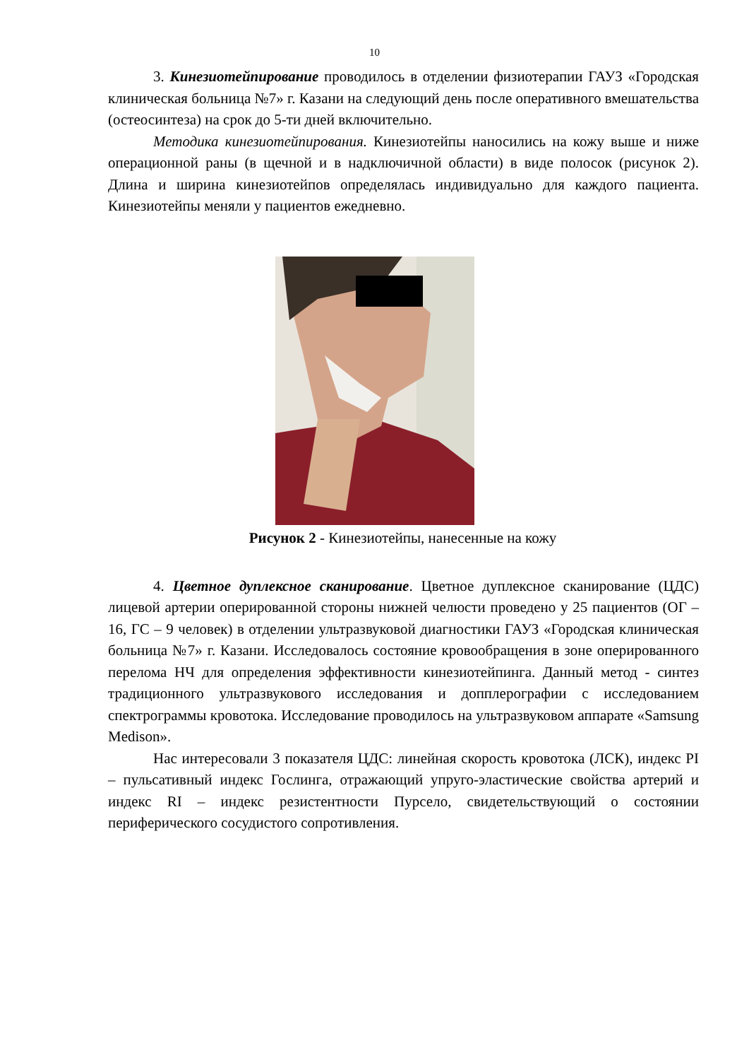10
3. Кинезиотейпирование проводилось в отделении физиотерапии ГАУЗ «Городская клиническая больница №7» г. Казани на следующий день после оперативного вмешательства (остеосинтеза) на срок до 5-ти дней включительно.
Методика кинезиотейпирования. Кинезиотейпы наносились на кожу выше и ниже операционной раны (в щечной и в надключичной области) в виде полосок (рисунок 2). Длина и ширина кинезиотейпов определялась индивидуально для каждого пациента. Кинезиотейпы меняли у пациентов ежедневно.
Рисунок 2 - Кинезиотейпы, нанесенные на кожу
4. Цветное дуплексное сканирование. Цветное дуплексное сканирование (ЦДС) лицевой артерии оперированной стороны нижней челюсти проведено у 25 пациентов (ОГ – 16, ГС – 9 человек) в отделении ультразвуковой диагностики ГАУЗ «Городская клиническая больница №7» г. Казани. Исследовалось состояние кровообращения в зоне оперированного перелома НЧ для определения эффективности кинезиотейпинга. Данный метод - синтез традиционного ультразвукового исследования и допплерографии с исследованием спектрограммы кровотока. Исследование проводилось на ультразвуковом аппарате «Samsung Medison».
Нас интересовали 3 показателя ЦДС: линейная скорость кровотока (ЛСК), индекс PI – пульсативный индекс Гослинга, отражающий упруго-эластические свойства артерий и индекс RI – индекс резистентности Пурсело, свидетельствующий о состоянии периферического сосудистого сопротивления.